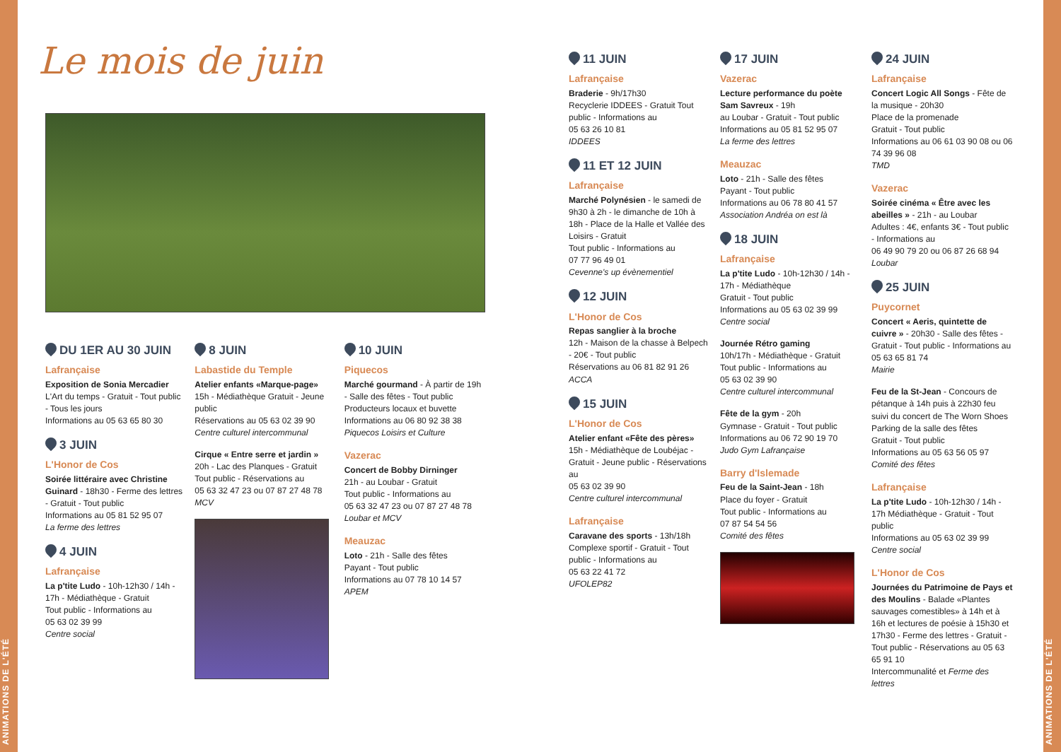ANIMATIONS DE L'ÉTÉ
ANIMATIONS DE L'ÉTÉ
Le mois de juin
DU 1ER AU 30 JUIN
Lafrançaise
Exposition de Sonia Mercadier
L'Art du temps - Gratuit - Tout public - Tous les jours
Informations au 05 63 65 80 30
3 JUIN
L'Honor de Cos
Soirée littéraire avec Christine Guinard - 18h30 - Ferme des lettres - Gratuit - Tout public
Informations au 05 81 52 95 07
La ferme des lettres
4 JUIN
Lafrançaise
La p'tite Ludo - 10h-12h30 / 14h - 17h - Médiathèque - Gratuit
Tout public - Informations au
05 63 02 39 99
Centre social
8 JUIN
Labastide du Temple
Atelier enfants «Marque-page»
15h - Médiathèque Gratuit - Jeune public
Réservations au 05 63 02 39 90
Centre culturel intercommunal
Cirque « Entre serre et jardin »
20h - Lac des Planques - Gratuit
Tout public - Réservations au
05 63 32 47 23 ou 07 87 27 48 78
MCV
10 JUIN
Piquecos
Marché gourmand - À partir de 19h - Salle des fêtes - Tout public
Producteurs locaux et buvette
Informations au 06 80 92 38 38
Piquecos Loisirs et Culture
Vazerac
Concert de Bobby Dirninger
21h - au Loubar - Gratuit
Tout public - Informations au
05 63 32 47 23 ou 07 87 27 48 78
Loubar et MCV
Meauzac
Loto - 21h - Salle des fêtes
Payant - Tout public
Informations au 07 78 10 14 57
APEM
11 JUIN
Lafrançaise
Braderie - 9h/17h30
Recyclerie IDDEES - Gratuit Tout public - Informations au
05 63 26 10 81
IDDEES
11 ET 12 JUIN
Lafrançaise
Marché Polynésien - le samedi de 9h30 à 2h - le dimanche de 10h à 18h - Place de la Halle et Vallée des Loisirs - Gratuit
Tout public - Informations au
07 77 96 49 01
Cevenne's up évènementiel
12 JUIN
L'Honor de Cos
Repas sanglier à la broche
12h - Maison de la chasse à Belpech - 20€ - Tout public
Réservations au 06 81 82 91 26
ACCA
15 JUIN
L'Honor de Cos
Atelier enfant «Fête des pères»
15h - Médiathèque de Loubéjac - Gratuit - Jeune public - Réservations au
05 63 02 39 90
Centre culturel intercommunal
Lafrançaise
Caravane des sports - 13h/18h
Complexe sportif - Gratuit - Tout public - Informations au
05 63 22 41 72
UFOLEP82
17 JUIN
Vazerac
Lecture performance du poète Sam Savreux - 19h
au Loubar - Gratuit - Tout public
Informations au 05 81 52 95 07
La ferme des lettres
Meauzac
Loto - 21h - Salle des fêtes
Payant - Tout public
Informations au 06 78 80 41 57
Association Andréa on est là
18 JUIN
Lafrançaise
La p'tite Ludo - 10h-12h30 / 14h - 17h - Médiathèque
Gratuit - Tout public
Informations au 05 63 02 39 99
Centre social
Journée Rétro gaming
10h/17h - Médiathèque - Gratuit
Tout public - Informations au
05 63 02 39 90
Centre culturel intercommunal
Fête de la gym - 20h
Gymnase - Gratuit - Tout public
Informations au 06 72 90 19 70
Judo Gym Lafrançaise
Barry d'Islemade
Feu de la Saint-Jean - 18h
Place du foyer - Gratuit
Tout public - Informations au
07 87 54 54 56
Comité des fêtes
24 JUIN
Lafrançaise
Concert Logic All Songs - Fête de la musique - 20h30
Place de la promenade
Gratuit - Tout public
Informations au 06 61 03 90 08 ou 06 74 39 96 08
TMD
Vazerac
Soirée cinéma « Être avec les abeilles » - 21h - au Loubar
Adultes : 4€, enfants 3€ - Tout public - Informations au
06 49 90 79 20 ou 06 87 26 68 94
Loubar
25 JUIN
Puycornet
Concert « Aeris, quintette de cuivre » - 20h30 - Salle des fêtes - Gratuit - Tout public - Informations au 05 63 65 81 74
Mairie
Feu de la St-Jean - Concours de pétanque à 14h puis à 22h30 feu suivi du concert de The Worn Shoes
Parking de la salle des fêtes
Gratuit - Tout public
Informations au 05 63 56 05 97
Comité des fêtes
Lafrançaise
La p'tite Ludo - 10h-12h30 / 14h - 17h Médiathèque - Gratuit - Tout public
Informations au 05 63 02 39 99
Centre social
L'Honor de Cos
Journées du Patrimoine de Pays et des Moulins - Balade «Plantes sauvages comestibles» à 14h et à 16h et lectures de poésie à 15h30 et 17h30 - Ferme des lettres - Gratuit - Tout public - Réservations au 05 63 65 91 10
Intercommunalité et Ferme des lettres